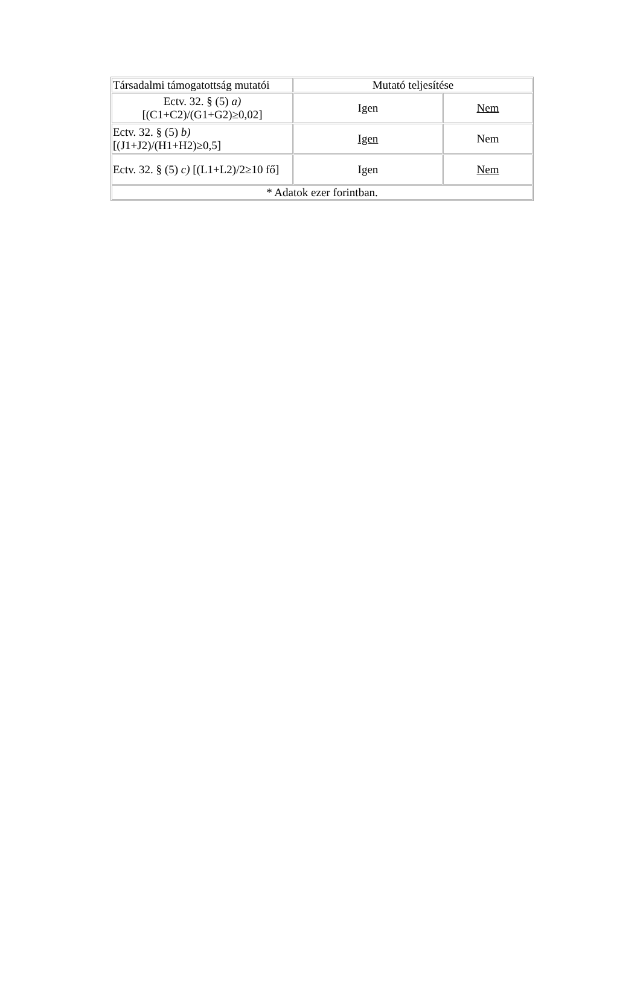| Társadalmi támogatottság mutatói | Mutató teljesítése | |
| Ectv. 32. § (5) a) [(C1+C2)/(G1+G2)≥0,02] | Igen | Nem |
| Ectv. 32. § (5) b) [(J1+J2)/(H1+H2)≥0,5] | Igen | Nem |
| Ectv. 32. § (5) c) [(L1+L2)/2≥10 fő] | Igen | Nem |
| * Adatok ezer forintban. | | |